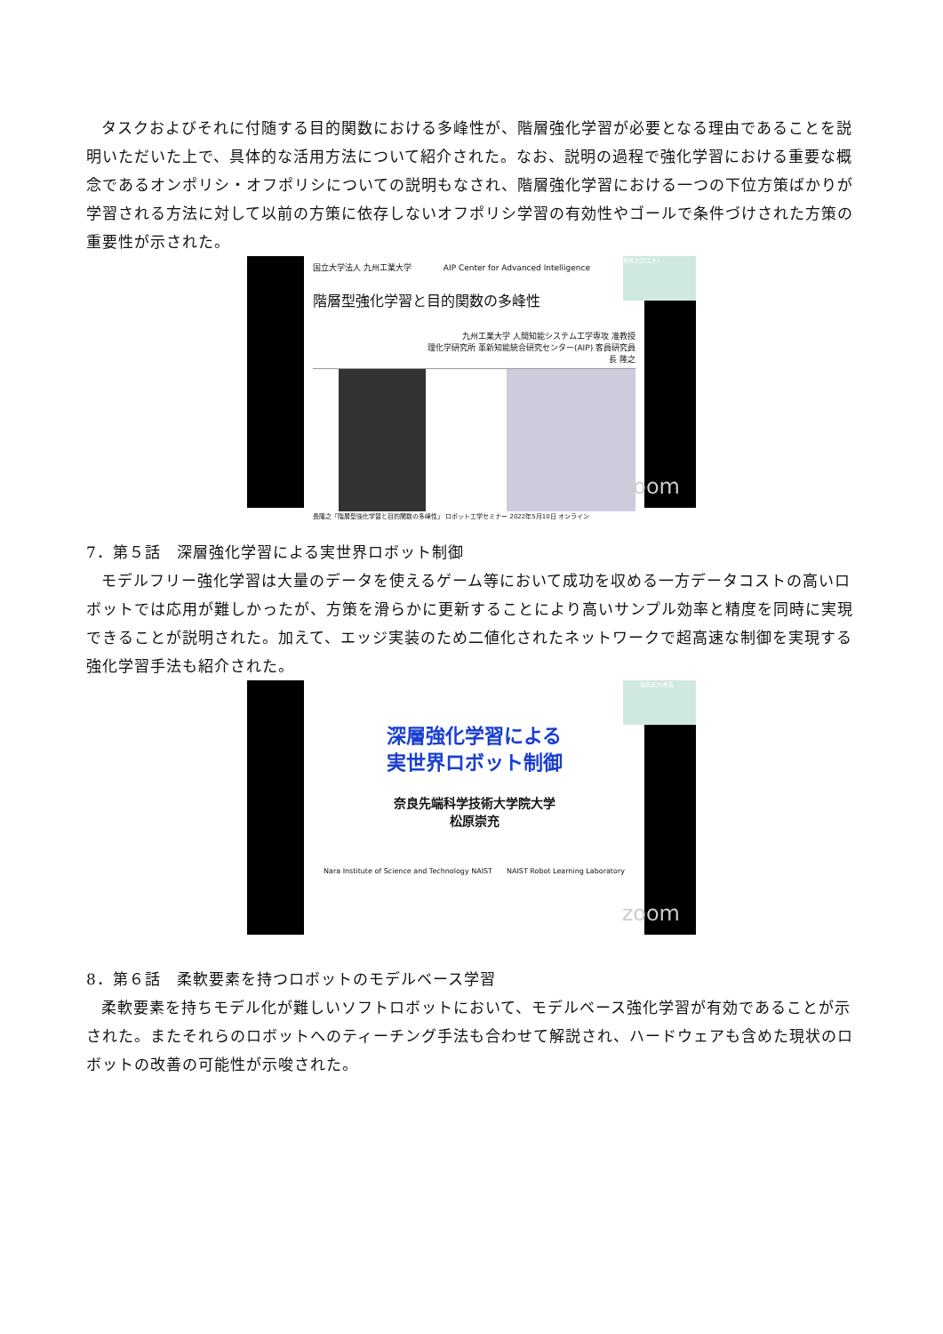タスクおよびそれに付随する目的関数における多峰性が、階層強化学習が必要となる理由であることを説明いただいた上で、具体的な活用方法について紹介された。なお、説明の過程で強化学習における重要な概念であるオンポリシ・オフポリシについての説明もなされ、階層強化学習における一つの下位方策ばかりが学習される方法に対して以前の方策に依存しないオフポリシ学習の有効性やゴールで条件づけされた方策の重要性が示された。
国立大学法人 九州工業大学　　　　AIP Center for Advanced Intelligence
長隆之(九工大)
階層型強化学習と目的関数の多峰性
九州工業大学 人間知能システム工学専攻 准教授
理化学研究所 革新知能統合研究センター(AIP) 客員研究員
長 隆之
長隆之「階層型強化学習と目的関数の多峰性」 ロボット工学セミナー 2022年5月10日 オンライン
zoom
7．第５話　深層強化学習による実世界ロボット制御
モデルフリー強化学習は大量のデータを使えるゲーム等において成功を収める一方データコストの高いロボットでは応用が難しかったが、方策を滑らかに更新することにより高いサンプル効率と精度を同時に実現できることが説明された。加えて、エッジ実装のため二値化されたネットワークで超高速な制御を実現する強化学習手法も紹介された。
松原崇充(奈良...
深層強化学習による
実世界ロボット制御
奈良先端科学技術大学院大学
松原崇充
Nara Institute of Science and Technology NAIST　　NAIST Robot Learning Laboratory
zoom
8．第６話　柔軟要素を持つロボットのモデルベース学習
柔軟要素を持ちモデル化が難しいソフトロボットにおいて、モデルベース強化学習が有効であることが示された。またそれらのロボットへのティーチング手法も合わせて解説され、ハードウェアも含めた現状のロボットの改善の可能性が示唆された。